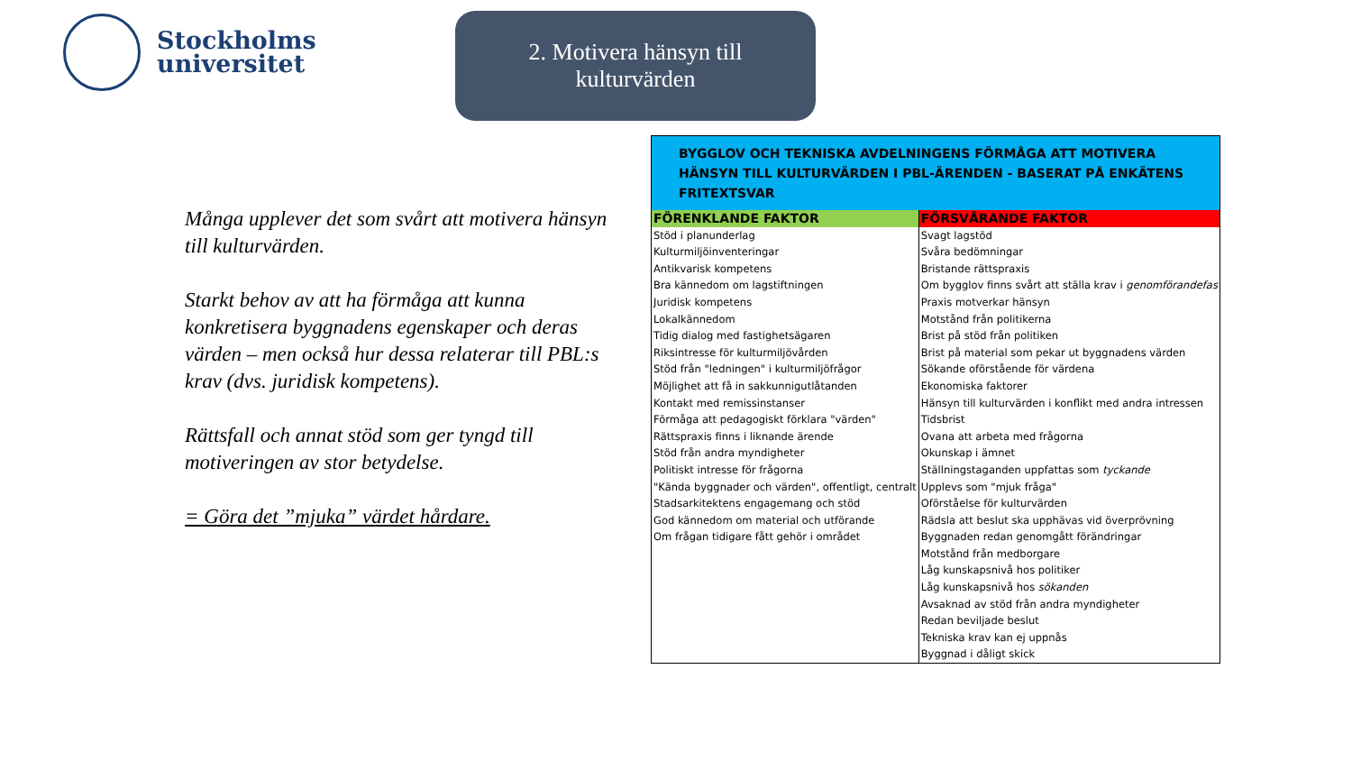Stockholms
universitet
2. Motivera hänsyn till
kulturvärden
Många upplever det som svårt att motivera hänsyn till kulturvärden.
Starkt behov av att ha förmåga att kunna konkretisera byggnadens egenskaper och deras värden – men också hur dessa relaterar till PBL:s krav (dvs. juridisk kompetens).
Rättsfall och annat stöd som ger tyngd till motiveringen av stor betydelse.
= Göra det ”mjuka” värdet hårdare.
| BYGGLOV OCH TEKNISKA AVDELNINGENS FÖRMÅGA ATT MOTIVERA HÄNSYN TILL KULTURVÄRDEN I PBL-ÄRENDEN - BASERAT PÅ ENKÄTENS FRITEXTSVAR | |
| --- | --- |
| FÖRENKLANDE FAKTOR | FÖRSVÅRANDE FAKTOR |
| Stöd i planunderlag | Svagt lagstöd |
| Kulturmiljöinventeringar | Svåra bedömningar |
| Antikvarisk kompetens | Bristande rättspraxis |
| Bra kännedom om lagstiftningen | Om bygglov finns svårt att ställa krav i genomförandefas |
| Juridisk kompetens | Praxis motverkar hänsyn |
| Lokalkännedom | Motstånd från politikerna |
| Tidig dialog med fastighetsägaren | Brist på stöd från politiken |
| Riksintresse för kulturmiljövården | Brist på material som pekar ut byggnadens värden |
| Stöd från "ledningen" i kulturmiljöfrågor | Sökande oförstående för värdena |
| Möjlighet att få in sakkunnigutlåtanden | Ekonomiska faktorer |
| Kontakt med remissinstanser | Hänsyn till kulturvärden i konflikt med andra intressen |
| Förmåga att pedagogiskt förklara "värden" | Tidsbrist |
| Rättspraxis finns i liknande ärende | Ovana att arbeta med frågorna |
| Stöd från andra myndigheter | Okunskap i ämnet |
| Politiskt intresse för frågorna | Ställningstaganden uppfattas som tyckande |
| "Kända byggnader och värden", offentligt, centralt | Upplevs som "mjuk fråga" |
| Stadsarkitektens engagemang och stöd | Oförståelse för kulturvärden |
| God kännedom om material och utförande | Rädsla att beslut ska upphävas vid överprövning |
| Om frågan tidigare fått gehör i området | Byggnaden redan genomgått förändringar |
| | Motstånd från medborgare |
| | Låg kunskapsnivå hos politiker |
| | Låg kunskapsnivå hos sökanden |
| | Avsaknad av stöd från andra myndigheter |
| | Redan beviljade beslut |
| | Tekniska krav kan ej uppnås |
| | Byggnad i dåligt skick |